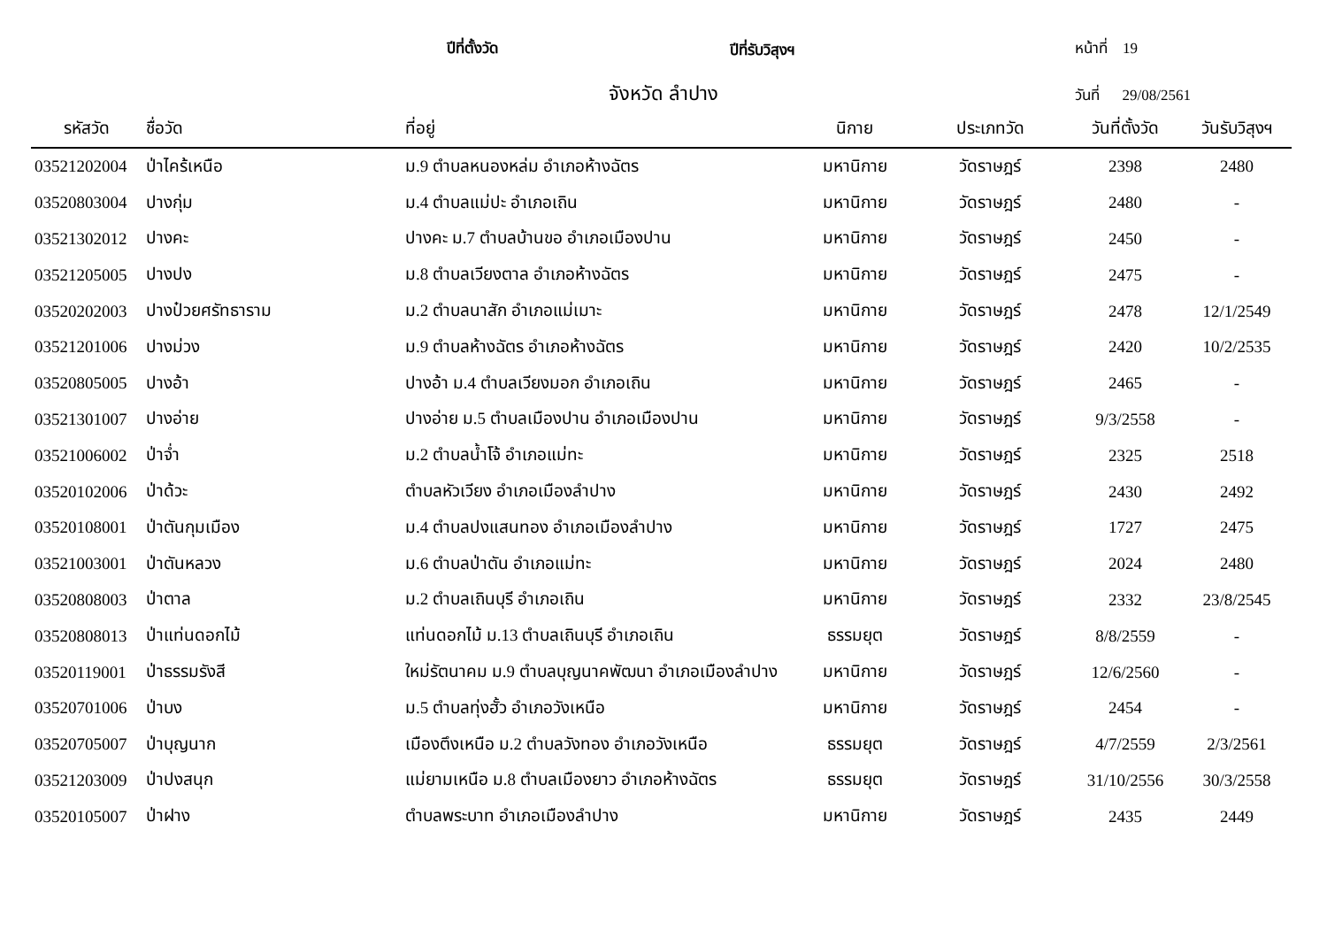ปีที่ตั้งวัด ปีที่รับวิสุงฯ หน้าที่ 19
จังหวัด ลำปาง วันที่ 29/08/2561
| รหัสวัด | ชื่อวัด | ที่อยู่ | นิกาย | ประเภทวัด | วันที่ตั้งวัด | วันรับวิสุงฯ |
| --- | --- | --- | --- | --- | --- | --- |
| 03521202004 | ป่าไคร้เหนือ | ม.9 ตำบลหนองหล่ม อำเภอห้างฉัตร | มหานิกาย | วัดราษฎร์ | 2398 | 2480 |
| 03520803004 | ปางกุ่ม | ม.4 ตำบลแม่ปะ อำเภอเถิน | มหานิกาย | วัดราษฎร์ | 2480 | - |
| 03521302012 | ปางคะ | ปางคะ ม.7 ตำบลบ้านขอ อำเภอเมืองปาน | มหานิกาย | วัดราษฎร์ | 2450 | - |
| 03521205005 | ปางปง | ม.8 ตำบลเวียงตาล อำเภอห้างฉัตร | มหานิกาย | วัดราษฎร์ | 2475 | - |
| 03520202003 | ปางป๋วยศรัทธาราม | ม.2 ตำบลนาสัก อำเภอแม่เมาะ | มหานิกาย | วัดราษฎร์ | 2478 | 12/1/2549 |
| 03521201006 | ปางม่วง | ม.9 ตำบลห้างฉัตร อำเภอห้างฉัตร | มหานิกาย | วัดราษฎร์ | 2420 | 10/2/2535 |
| 03520805005 | ปางอ้า | ปางอ้า ม.4 ตำบลเวียงมอก อำเภอเถิน | มหานิกาย | วัดราษฎร์ | 2465 | - |
| 03521301007 | ปางอ่าย | ปางอ่าย ม.5 ตำบลเมืองปาน อำเภอเมืองปาน | มหานิกาย | วัดราษฎร์ | 9/3/2558 | - |
| 03521006002 | ป่าจ่ำ | ม.2 ตำบลน้ำโจ้ อำเภอแม่ทะ | มหานิกาย | วัดราษฎร์ | 2325 | 2518 |
| 03520102006 | ป่าด้วะ | ตำบลหัวเวียง อำเภอเมืองลำปาง | มหานิกาย | วัดราษฎร์ | 2430 | 2492 |
| 03520108001 | ป่าตันกุมเมือง | ม.4 ตำบลปงแสนทอง อำเภอเมืองลำปาง | มหานิกาย | วัดราษฎร์ | 1727 | 2475 |
| 03521003001 | ป่าตันหลวง | ม.6 ตำบลป่าตัน อำเภอแม่ทะ | มหานิกาย | วัดราษฎร์ | 2024 | 2480 |
| 03520808003 | ป่าตาล | ม.2 ตำบลเถินบุรี อำเภอเถิน | มหานิกาย | วัดราษฎร์ | 2332 | 23/8/2545 |
| 03520808013 | ป่าแท่นดอกไม้ | แท่นดอกไม้ ม.13 ตำบลเถินบุรี อำเภอเถิน | ธรรมยุต | วัดราษฎร์ | 8/8/2559 | - |
| 03520119001 | ป่าธรรมรังสี | ใหม่รัตนาคม ม.9 ตำบลบุญนาคพัฒนา อำเภอเมืองลำปาง | มหานิกาย | วัดราษฎร์ | 12/6/2560 | - |
| 03520701006 | ป่าบง | ม.5 ตำบลทุ่งฮั้ว อำเภอวังเหนือ | มหานิกาย | วัดราษฎร์ | 2454 | - |
| 03520705007 | ป่าบุญนาก | เมืองตึงเหนือ ม.2 ตำบลวังทอง อำเภอวังเหนือ | ธรรมยุต | วัดราษฎร์ | 4/7/2559 | 2/3/2561 |
| 03521203009 | ป่าปงสนุก | แม่ยามเหนือ ม.8 ตำบลเมืองยาว อำเภอห้างฉัตร | ธรรมยุต | วัดราษฎร์ | 31/10/2556 | 30/3/2558 |
| 03520105007 | ป่าฝาง | ตำบลพระบาท อำเภอเมืองลำปาง | มหานิกาย | วัดราษฎร์ | 2435 | 2449 |